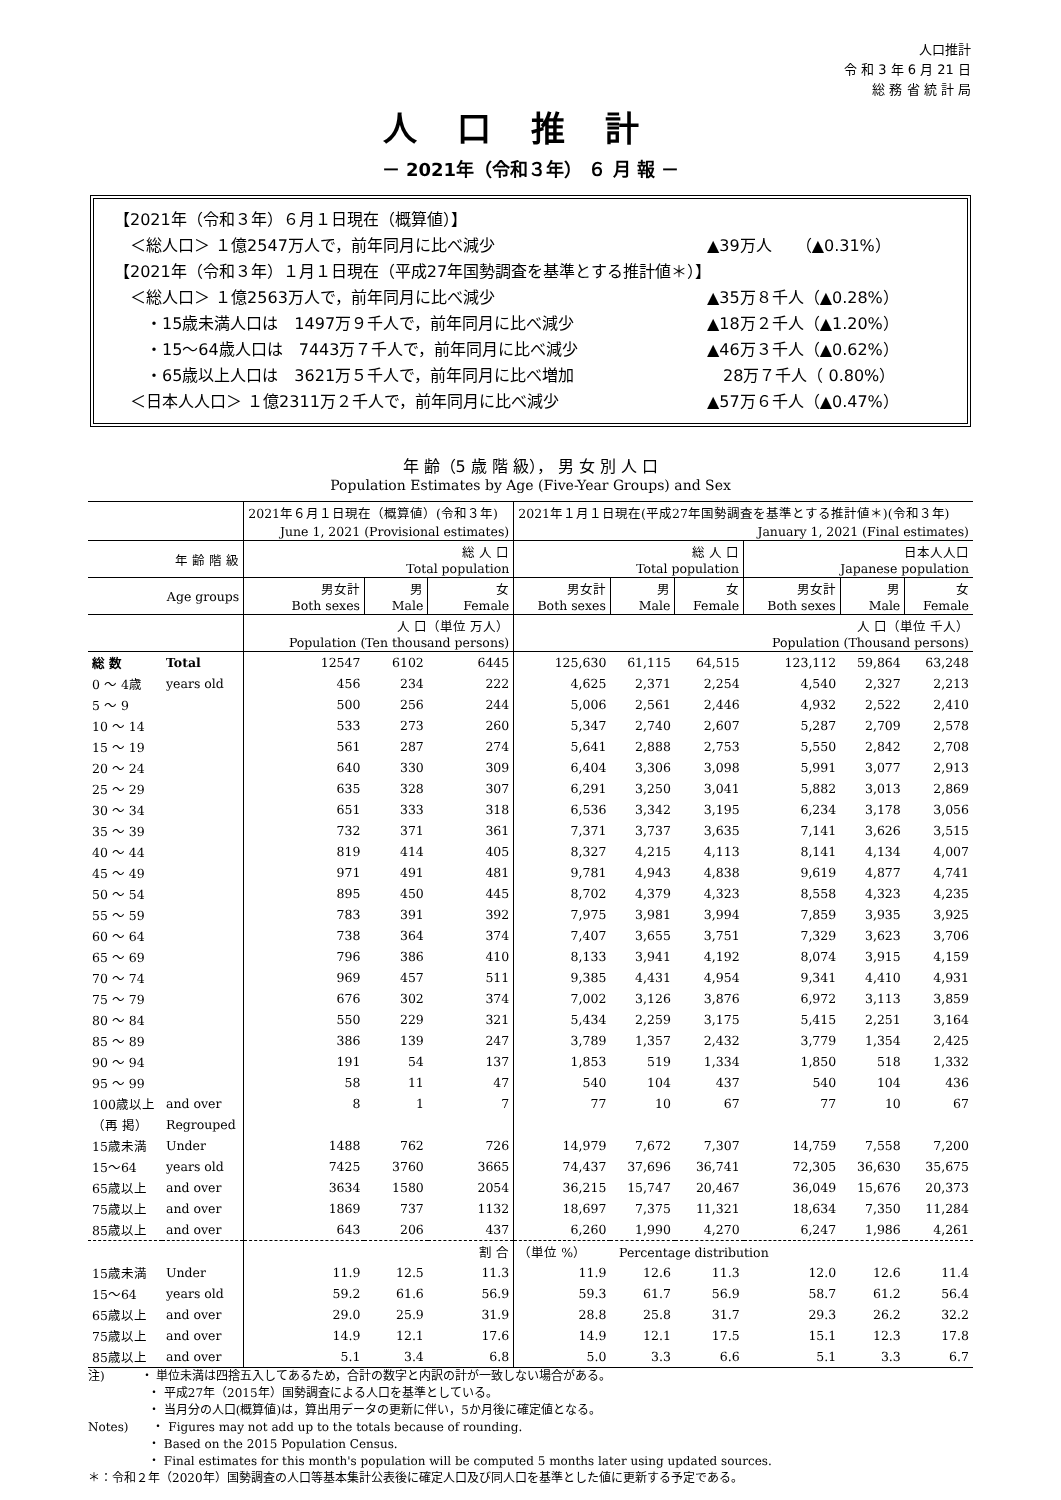人口推計
令 和 3 年 6 月 21 日
総 務 省 統 計 局
人口推計
－ 2021年（令和３年） ６ 月 報 －
【2021年（令和３年）６月１日現在（概算値）】
　＜総人口＞ １億2547万人で，前年同月に比べ減少 ▲39万人　　（▲0.31%）
【2021年（令和３年）１月１日現在（平成27年国勢調査を基準とする推計値＊）】
　＜総人口＞ １億2563万人で，前年同月に比べ減少 ▲35万８千人（▲0.28%）
　　・15歳未満人口は　1497万９千人で，前年同月に比べ減少 ▲18万２千人（▲1.20%）
　　・15～64歳人口は　7443万７千人で，前年同月に比べ減少 ▲46万３千人（▲0.62%）
　　・65歳以上人口は　3621万５千人で，前年同月に比べ増加　28万７千人（ 0.80%）
　＜日本人人口＞ １億2311万２千人で，前年同月に比べ減少 ▲57万６千人（▲0.47%）
年 齢（5 歳 階 級）， 男 女 別 人 口
Population Estimates by Age (Five-Year Groups) and Sex
| | | 2021年６月１日現在（概算値）(令和３年) | | | 2021年１月１日現在(平成27年国勢調査を基準とする推計値＊)(令和３年) | | | | | |
| | | June 1, 2021 (Provisional estimates) | | | January 1, 2021 (Final estimates) | | | | | |
| 年 齢 階 級 | | 総 人 口 Total population | | | 総 人 口 Total population | | | 日本人人口 Japanese population | | |
| Age groups | | 男女計 Both sexes | 男 Male | 女 Female | 男女計 Both sexes | 男 Male | 女 Female | 男女計 Both sexes | 男 Male | 女 Female |
| | | 人 口（単位 万人） Population (Ten thousand persons) | | | 人 口（単位 千人） Population (Thousand persons) | | | | | |
| 総 数 | Total | 12547 | 6102 | 6445 | 125,630 | 61,115 | 64,515 | 123,112 | 59,864 | 63,248 |
| 0 ～ 4歳 | years old | 456 | 234 | 222 | 4,625 | 2,371 | 2,254 | 4,540 | 2,327 | 2,213 |
| 5 ～ 9 | | 500 | 256 | 244 | 5,006 | 2,561 | 2,446 | 4,932 | 2,522 | 2,410 |
| 10 ～ 14 | | 533 | 273 | 260 | 5,347 | 2,740 | 2,607 | 5,287 | 2,709 | 2,578 |
| 15 ～ 19 | | 561 | 287 | 274 | 5,641 | 2,888 | 2,753 | 5,550 | 2,842 | 2,708 |
| 20 ～ 24 | | 640 | 330 | 309 | 6,404 | 3,306 | 3,098 | 5,991 | 3,077 | 2,913 |
| 25 ～ 29 | | 635 | 328 | 307 | 6,291 | 3,250 | 3,041 | 5,882 | 3,013 | 2,869 |
| 30 ～ 34 | | 651 | 333 | 318 | 6,536 | 3,342 | 3,195 | 6,234 | 3,178 | 3,056 |
| 35 ～ 39 | | 732 | 371 | 361 | 7,371 | 3,737 | 3,635 | 7,141 | 3,626 | 3,515 |
| 40 ～ 44 | | 819 | 414 | 405 | 8,327 | 4,215 | 4,113 | 8,141 | 4,134 | 4,007 |
| 45 ～ 49 | | 971 | 491 | 481 | 9,781 | 4,943 | 4,838 | 9,619 | 4,877 | 4,741 |
| 50 ～ 54 | | 895 | 450 | 445 | 8,702 | 4,379 | 4,323 | 8,558 | 4,323 | 4,235 |
| 55 ～ 59 | | 783 | 391 | 392 | 7,975 | 3,981 | 3,994 | 7,859 | 3,935 | 3,925 |
| 60 ～ 64 | | 738 | 364 | 374 | 7,407 | 3,655 | 3,751 | 7,329 | 3,623 | 3,706 |
| 65 ～ 69 | | 796 | 386 | 410 | 8,133 | 3,941 | 4,192 | 8,074 | 3,915 | 4,159 |
| 70 ～ 74 | | 969 | 457 | 511 | 9,385 | 4,431 | 4,954 | 9,341 | 4,410 | 4,931 |
| 75 ～ 79 | | 676 | 302 | 374 | 7,002 | 3,126 | 3,876 | 6,972 | 3,113 | 3,859 |
| 80 ～ 84 | | 550 | 229 | 321 | 5,434 | 2,259 | 3,175 | 5,415 | 2,251 | 3,164 |
| 85 ～ 89 | | 386 | 139 | 247 | 3,789 | 1,357 | 2,432 | 3,779 | 1,354 | 2,425 |
| 90 ～ 94 | | 191 | 54 | 137 | 1,853 | 519 | 1,334 | 1,850 | 518 | 1,332 |
| 95 ～ 99 | | 58 | 11 | 47 | 540 | 104 | 437 | 540 | 104 | 436 |
| 100歳以上 | and over | 8 | 1 | 7 | 77 | 10 | 67 | 77 | 10 | 67 |
| （再 掲） | Regrouped | | | | | | | | | |
| 15歳未満 | Under | 1488 | 762 | 726 | 14,979 | 7,672 | 7,307 | 14,759 | 7,558 | 7,200 |
| 15～64 | years old | 7425 | 3760 | 3665 | 74,437 | 37,696 | 36,741 | 72,305 | 36,630 | 35,675 |
| 65歳以上 | and over | 3634 | 1580 | 2054 | 36,215 | 15,747 | 20,467 | 36,049 | 15,676 | 20,373 |
| 75歳以上 | and over | 1869 | 737 | 1132 | 18,697 | 7,375 | 11,321 | 18,634 | 7,350 | 11,284 |
| 85歳以上 | and over | 643 | 206 | 437 | 6,260 | 1,990 | 4,270 | 6,247 | 1,986 | 4,261 |
| | | 割 合 | | | （単位 %） Percentage distribution | | | | | |
| 15歳未満 | Under | 11.9 | 12.5 | 11.3 | 11.9 | 12.6 | 11.3 | 12.0 | 12.6 | 11.4 |
| 15～64 | years old | 59.2 | 61.6 | 56.9 | 59.3 | 61.7 | 56.9 | 58.7 | 61.2 | 56.4 |
| 65歳以上 | and over | 29.0 | 25.9 | 31.9 | 28.8 | 25.8 | 31.7 | 29.3 | 26.2 | 32.2 |
| 75歳以上 | and over | 14.9 | 12.1 | 17.6 | 14.9 | 12.1 | 17.5 | 15.1 | 12.3 | 17.8 |
| 85歳以上 | and over | 5.1 | 3.4 | 6.8 | 5.0 | 3.3 | 6.6 | 5.1 | 3.3 | 6.7 |
注)　　　・ 単位未満は四捨五入してあるため，合計の数字と内訳の計が一致しない場合がある。
　　　　　・ 平成27年（2015年）国勢調査による人口を基準としている。
　　　　　・ 当月分の人口(概算値)は，算出用データの更新に伴い，5か月後に確定値となる。
Notes)　　・ Figures may not add up to the totals because of rounding.
　　　　　・ Based on the 2015 Population Census.
　　　　　・ Final estimates for this month's population will be computed 5 months later using updated sources.
＊：令和２年（2020年）国勢調査の人口等基本集計公表後に確定人口及び同人口を基準とした値に更新する予定である。